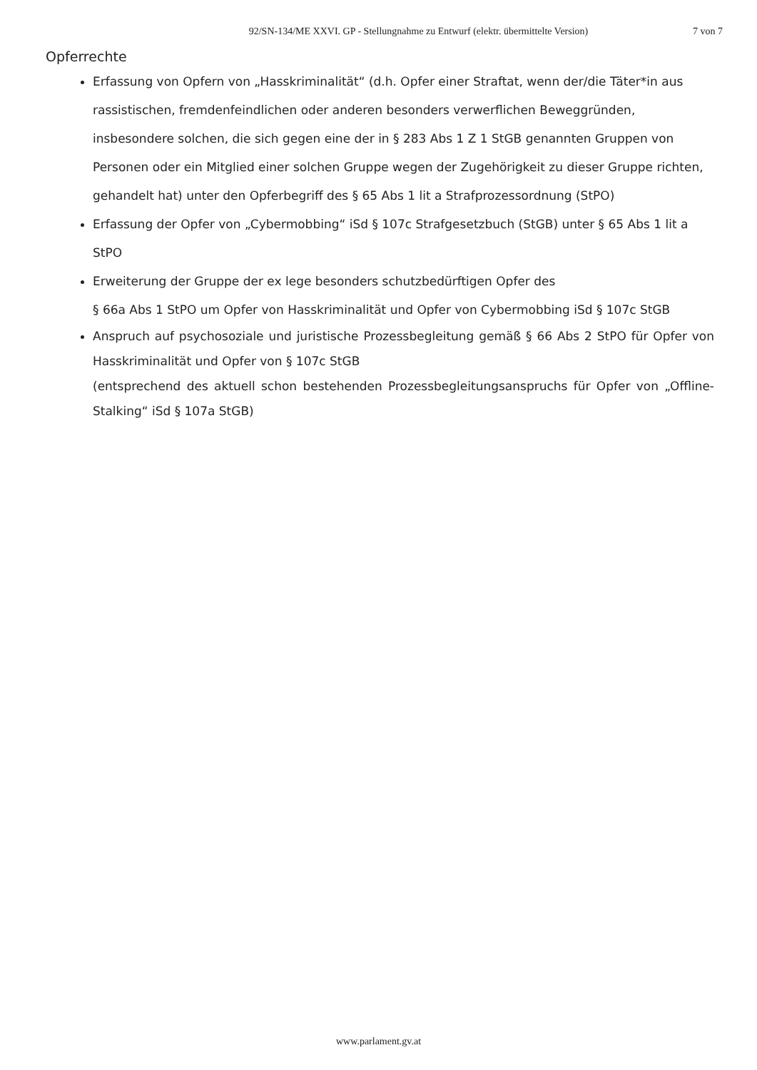92/SN-134/ME XXVI. GP - Stellungnahme zu Entwurf (elektr. übermittelte Version)
7 von 7
Opferrechte
Erfassung von Opfern von „Hasskriminalität“ (d.h. Opfer einer Straftat, wenn der/die Täter*in aus rassistischen, fremdenfeindlichen oder anderen besonders verwerflichen Beweggründen, insbesondere solchen, die sich gegen eine der in § 283 Abs 1 Z 1 StGB genannten Gruppen von Personen oder ein Mitglied einer solchen Gruppe wegen der Zugehörigkeit zu dieser Gruppe richten, gehandelt hat) unter den Opferbegriff des § 65 Abs 1 lit a Strafprozessordnung (StPO)
Erfassung der Opfer von „Cybermobbing“ iSd § 107c Strafgesetzbuch (StGB) unter § 65 Abs 1 lit a StPO
Erweiterung der Gruppe der ex lege besonders schutzbedürftigen Opfer des
§ 66a Abs 1 StPO um Opfer von Hasskriminalität und Opfer von Cybermobbing iSd § 107c StGB
Anspruch auf psychosoziale und juristische Prozessbegleitung gemäß § 66 Abs 2 StPO für Opfer von Hasskriminalität und Opfer von § 107c StGB
(entsprechend des aktuell schon bestehenden Prozessbegleitungsanspruchs für Opfer von „Offline-Stalking“ iSd § 107a StGB)
www.parlament.gv.at